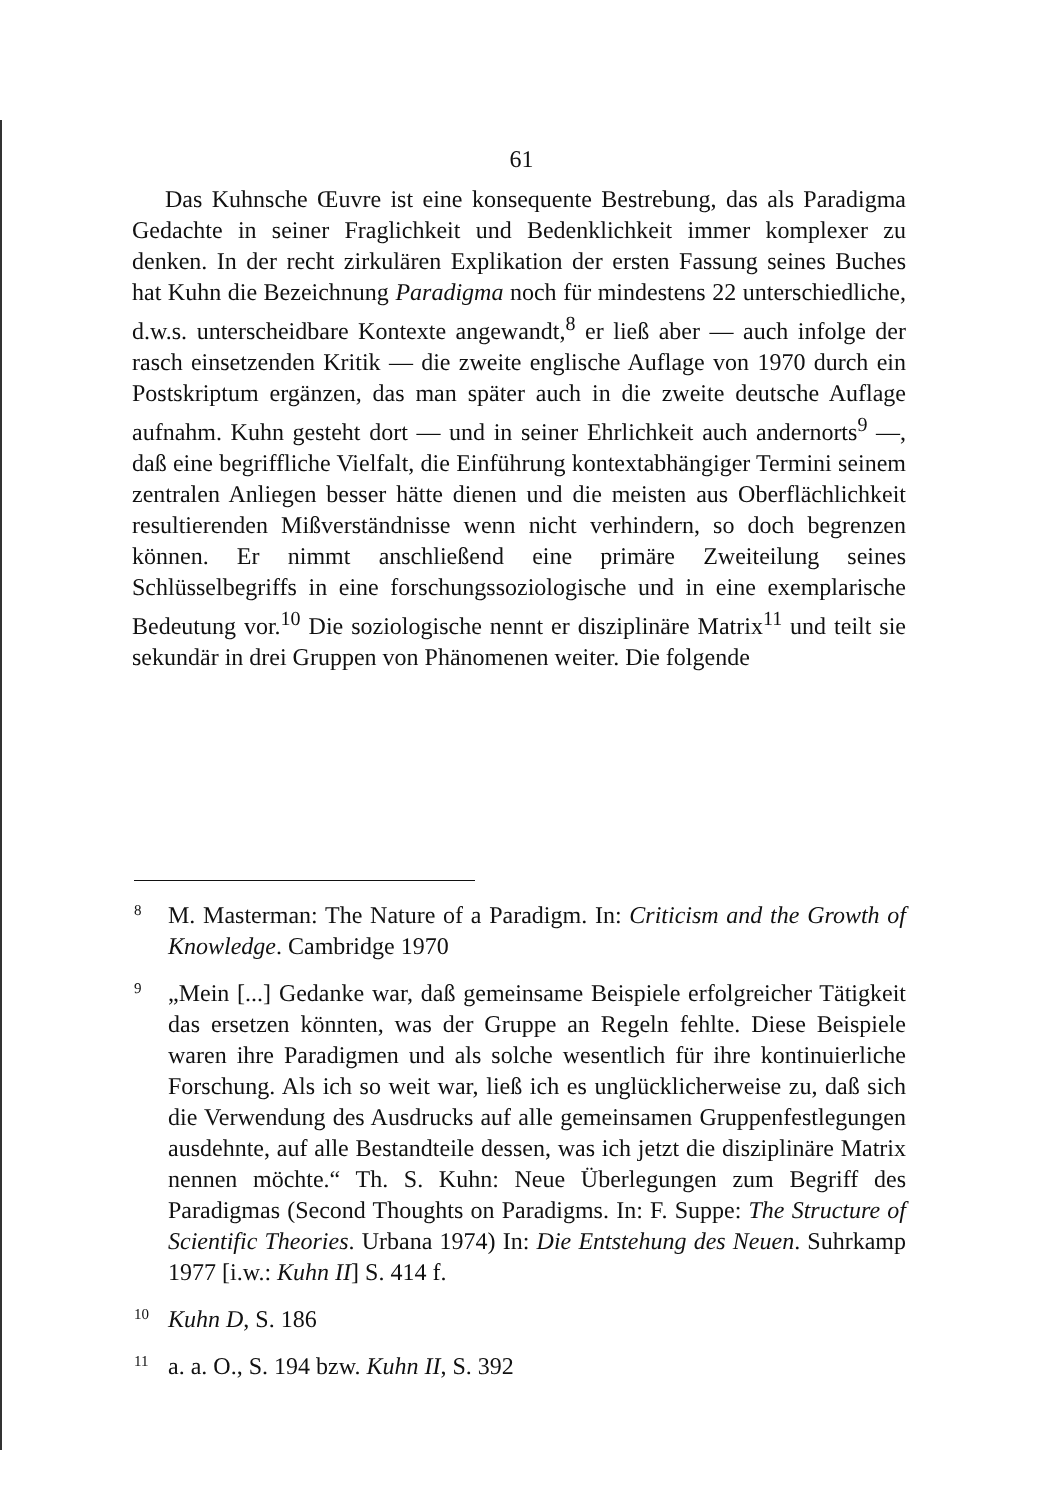61
Das Kuhnsche Œuvre ist eine konsequente Bestrebung, das als Paradigma Gedachte in seiner Fraglichkeit und Bedenklichkeit immer komplexer zu denken. In der recht zirkulären Explikation der ersten Fassung seines Buches hat Kuhn die Bezeichnung Paradigma noch für mindestens 22 unterschiedliche, d.w.s. unterscheidbare Kontexte angewandt,<sup>8</sup> er ließ aber — auch infolge der rasch einsetzenden Kritik — die zweite englische Auflage von 1970 durch ein Postskriptum ergänzen, das man später auch in die zweite deutsche Auflage aufnahm. Kuhn gesteht dort — und in seiner Ehrlichkeit auch andernorts<sup>9</sup> —, daß eine begriffliche Vielfalt, die Einführung kontextabhängiger Termini seinem zentralen Anliegen besser hätte dienen und die meisten aus Oberflächlichkeit resultierenden Mißverständnisse wenn nicht verhindern, so doch begrenzen können. Er nimmt anschließend eine primäre Zweiteilung seines Schlüsselbegriffs in eine forschungssoziologische und in eine exemplarische Bedeutung vor.<sup>10</sup> Die soziologische nennt er disziplinäre Matrix<sup>11</sup> und teilt sie sekundär in drei Gruppen von Phänomenen weiter. Die folgende
8 M. Masterman: The Nature of a Paradigm. In: Criticism and the Growth of Knowledge. Cambridge 1970
9 „Mein [...] Gedanke war, daß gemeinsame Beispiele erfolgreicher Tätigkeit das ersetzen könnten, was der Gruppe an Regeln fehlte. Diese Beispiele waren ihre Paradigmen und als solche wesentlich für ihre kontinuierliche Forschung. Als ich so weit war, ließ ich es unglücklicherweise zu, daß sich die Verwendung des Ausdrucks auf alle gemeinsamen Gruppenfestlegungen ausdehnte, auf alle Bestandteile dessen, was ich jetzt die disziplinäre Matrix nennen möchte.“ Th. S. Kuhn: Neue Überlegungen zum Begriff des Paradigmas (Second Thoughts on Paradigms. In: F. Suppe: The Structure of Scientific Theories. Urbana 1974) In: Die Entstehung des Neuen. Suhrkamp 1977 [i.w.: Kuhn II] S. 414 f.
10 Kuhn D, S. 186
11 a. a. O., S. 194 bzw. Kuhn II, S. 392